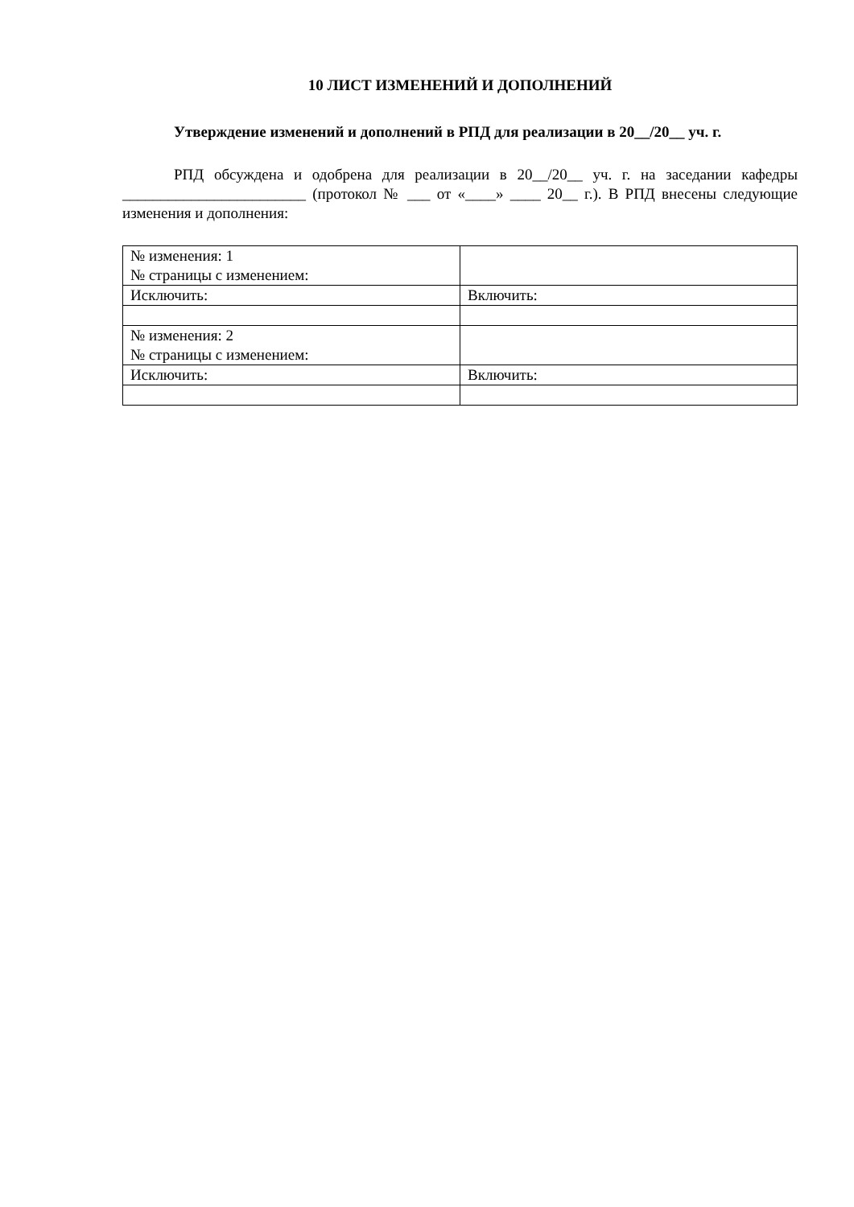10 ЛИСТ ИЗМЕНЕНИЙ И ДОПОЛНЕНИЙ
Утверждение изменений и дополнений в РПД для реализации в 20__/20__ уч. г.
РПД обсуждена и одобрена для реализации в 20__/20__ уч. г. на заседании кафедры ________________________ (протокол № ___ от «____» ____ 20__ г.). В РПД внесены следующие изменения и дополнения:
| № изменения: 1 № страницы с изменением: | |
| Исключить: | Включить: |
| № изменения: 2 № страницы с изменением: | |
| Исключить: | Включить: |